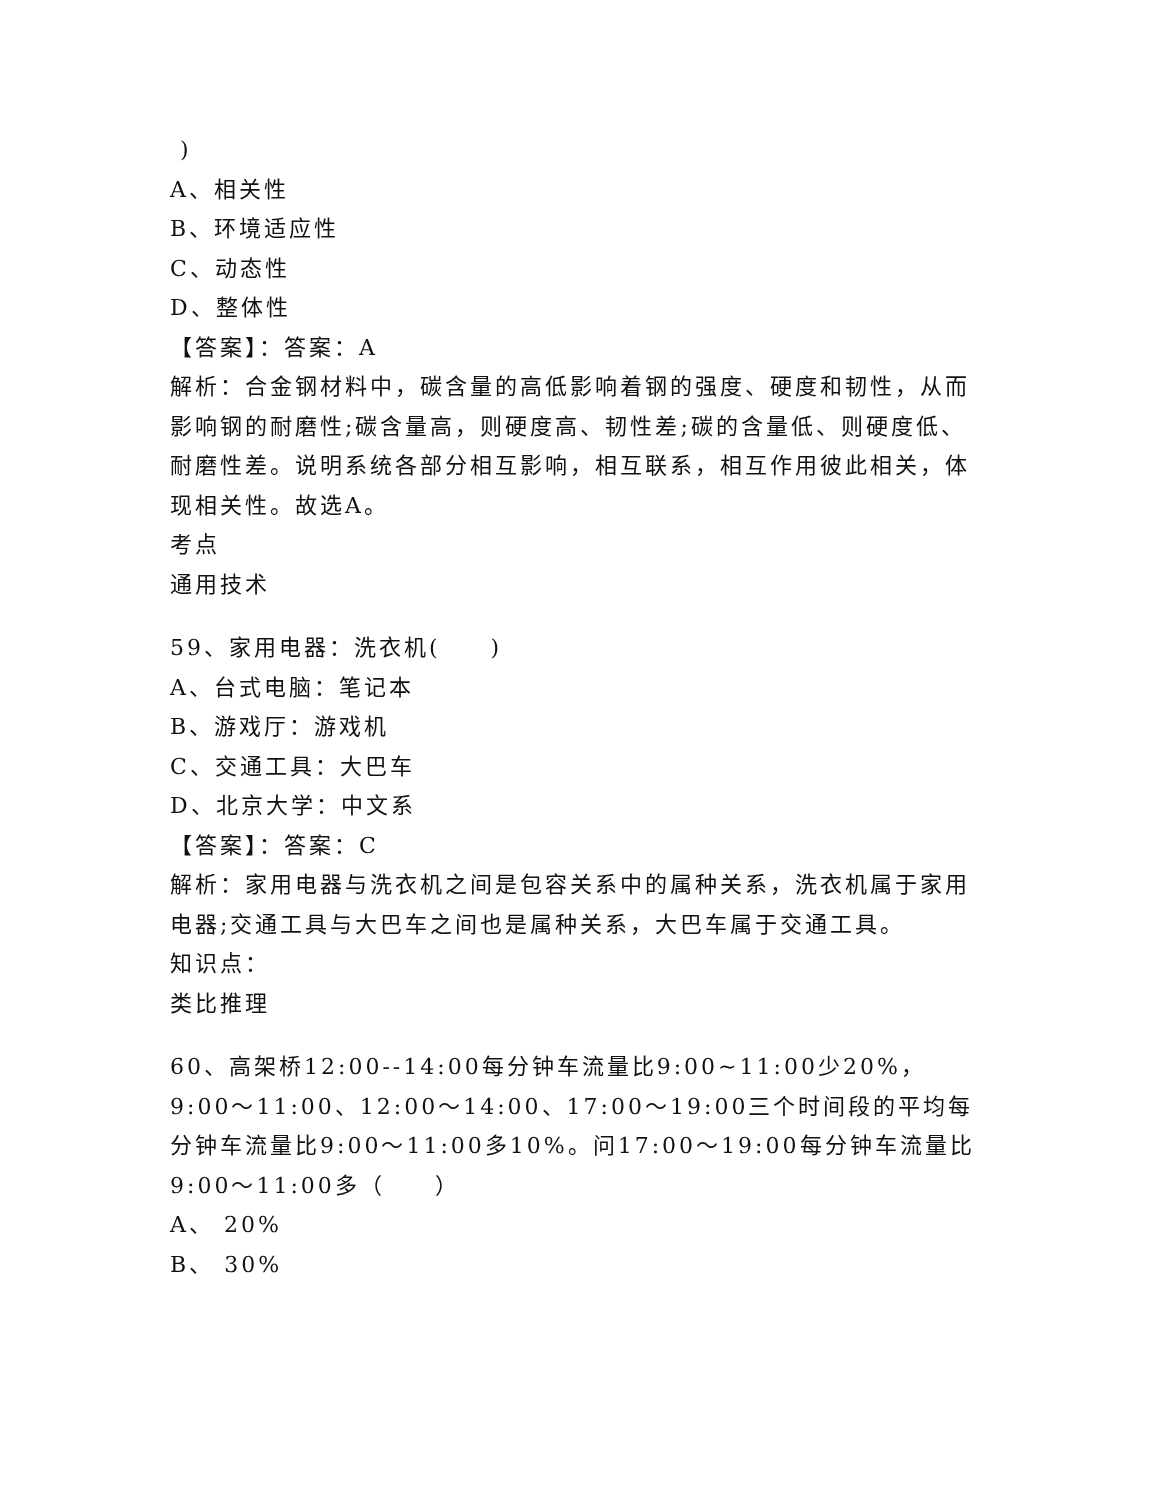)
A、相关性
B、环境适应性
C、动态性
D、整体性
【答案】：答案：A
解析：合金钢材料中，碳含量的高低影响着钢的强度、硬度和韧性，从而影响钢的耐磨性;碳含量高，则硬度高、韧性差;碳的含量低、则硬度低、耐磨性差。说明系统各部分相互影响，相互联系，相互作用彼此相关，体现相关性。故选A。
考点
通用技术
59、家用电器：洗衣机(　　)
A、台式电脑：笔记本
B、游戏厅：游戏机
C、交通工具：大巴车
D、北京大学：中文系
【答案】：答案：C
解析：家用电器与洗衣机之间是包容关系中的属种关系，洗衣机属于家用电器;交通工具与大巴车之间也是属种关系，大巴车属于交通工具。
知识点：
类比推理
60、高架桥12:00--14:00每分钟车流量比9:00~11:00少20%，9:00～11:00、12:00～14:00、17:00～19:00三个时间段的平均每分钟车流量比9:00～11:00多10%。问17:00～19:00每分钟车流量比9:00～11:00多（　　）
A、 20%
B、 30%